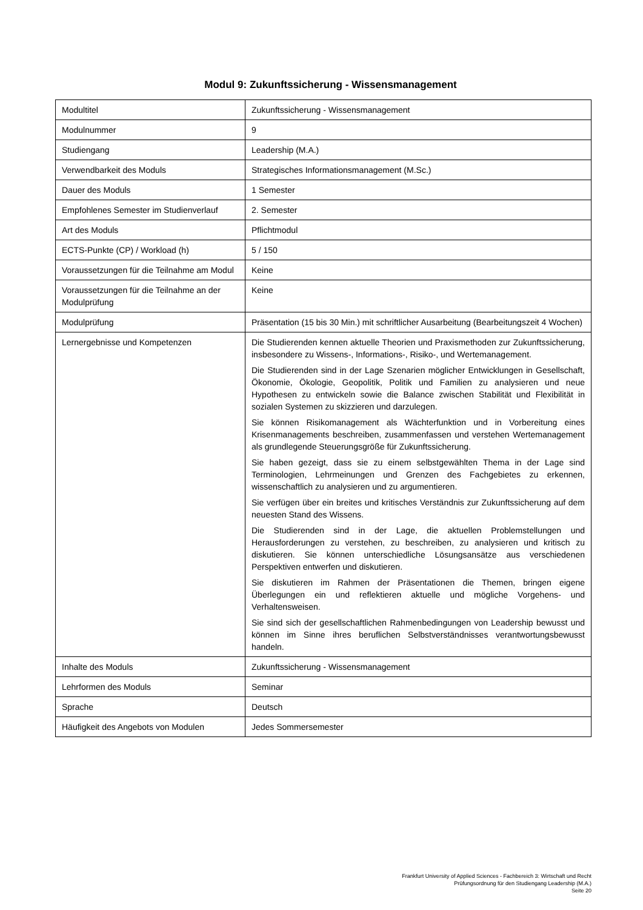Modul 9: Zukunftssicherung - Wissensmanagement
| Modultitel | Zukunftssicherung - Wissensmanagement |
| Modulnummer | 9 |
| Studiengang | Leadership (M.A.) |
| Verwendbarkeit des Moduls | Strategisches Informationsmanagement (M.Sc.) |
| Dauer des Moduls | 1 Semester |
| Empfohlenes Semester im Studienverlauf | 2. Semester |
| Art des Moduls | Pflichtmodul |
| ECTS-Punkte (CP) / Workload (h) | 5 / 150 |
| Voraussetzungen für die Teilnahme am Modul | Keine |
| Voraussetzungen für die Teilnahme an der Modulprüfung | Keine |
| Modulprüfung | Präsentation (15 bis 30 Min.) mit schriftlicher Ausarbeitung (Bearbeitungszeit 4 Wochen) |
| Lernergebnisse und Kompetenzen | Die Studierenden kennen aktuelle Theorien und Praxismethoden zur Zukunftssicherung, insbesondere zu Wissens-, Informations-, Risiko-, und Wertemanagement. Die Studierenden sind in der Lage Szenarien möglicher Entwicklungen in Gesellschaft, Ökonomie, Ökologie, Geopolitik, Politik und Familien zu analysieren und neue Hypothesen zu entwickeln sowie die Balance zwischen Stabilität und Flexibilität in sozialen Systemen zu skizzieren und darzulegen. Sie können Risikomanagement als Wächterfunktion und in Vorbereitung eines Krisenmanagements beschreiben, zusammenfassen und verstehen Wertemanagement als grundlegende Steuerungsgröße für Zukunftssicherung. Sie haben gezeigt, dass sie zu einem selbstgewählten Thema in der Lage sind Terminologien, Lehrmeinungen und Grenzen des Fachgebietes zu erkennen, wissenschaftlich zu analysieren und zu argumentieren. Sie verfügen über ein breites und kritisches Verständnis zur Zukunftssicherung auf dem neuesten Stand des Wissens. Die Studierenden sind in der Lage, die aktuellen Problemstellungen und Herausforderungen zu verstehen, zu beschreiben, zu analysieren und kritisch zu diskutieren. Sie können unterschiedliche Lösungsansätze aus verschiedenen Perspektiven entwerfen und diskutieren. Sie diskutieren im Rahmen der Präsentationen die Themen, bringen eigene Überlegungen ein und reflektieren aktuelle und mögliche Vorgehens- und Verhaltensweisen. Sie sind sich der gesellschaftlichen Rahmenbedingungen von Leadership bewusst und können im Sinne ihres beruflichen Selbstverständnisses verantwortungsbewusst handeln. |
| Inhalte des Moduls | Zukunftssicherung - Wissensmanagement |
| Lehrformen des Moduls | Seminar |
| Sprache | Deutsch |
| Häufigkeit des Angebots von Modulen | Jedes Sommersemester |
Frankfurt University of Applied Sciences - Fachbereich 3: Wirtschaft und Recht
Prüfungsordnung für den Studiengang Leadership (M.A.)
Seite 20